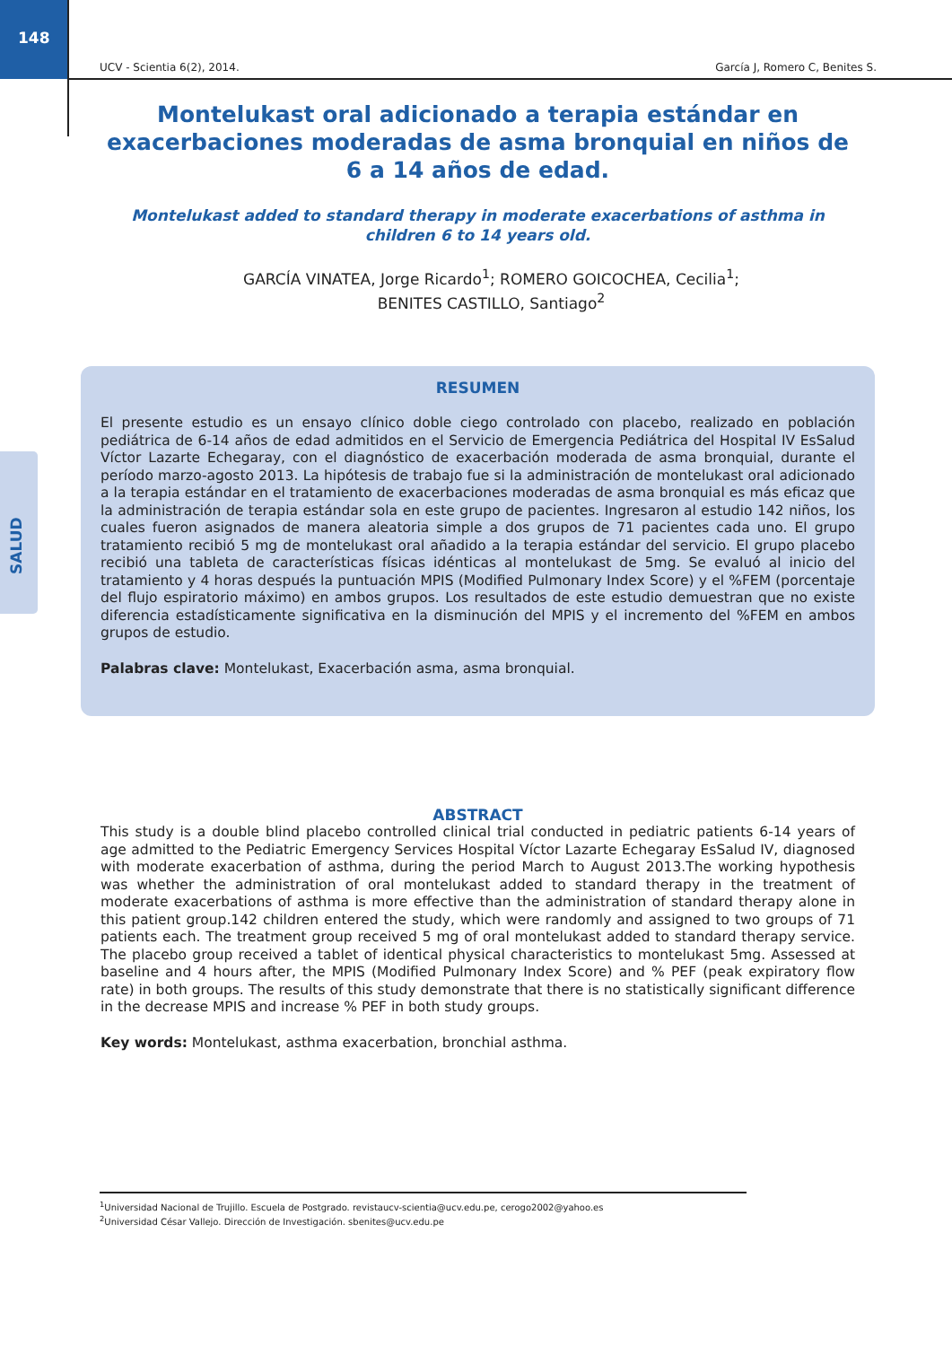148
SALUD
UCV - Scientia 6(2), 2014. García J, Romero C, Benites S.
Montelukast oral adicionado a terapia estándar en exacerbaciones moderadas de asma bronquial en niños de 6 a 14 años de edad.
Montelukast added to standard therapy in moderate exacerbations of asthma in children 6 to 14 years old.
GARCÍA VINATEA, Jorge Ricardo<sup>1</sup>; ROMERO GOICOCHEA, Cecilia<sup>1</sup>;
BENITES CASTILLO, Santiago<sup>2</sup>
RESUMEN
El presente estudio es un ensayo clínico doble ciego controlado con placebo, realizado en población pediátrica de 6-14 años de edad admitidos en el Servicio de Emergencia Pediátrica del Hospital IV EsSalud Víctor Lazarte Echegaray, con el diagnóstico de exacerbación moderada de asma bronquial, durante el período marzo-agosto 2013. La hipótesis de trabajo fue si la administración de montelukast oral adicionado a la terapia estándar en el tratamiento de exacerbaciones moderadas de asma bronquial es más eficaz que la administración de terapia estándar sola en este grupo de pacientes. Ingresaron al estudio 142 niños, los cuales fueron asignados de manera aleatoria simple a dos grupos de 71 pacientes cada uno. El grupo tratamiento recibió 5 mg de montelukast oral añadido a la terapia estándar del servicio. El grupo placebo recibió una tableta de características físicas idénticas al montelukast de 5mg. Se evaluó al inicio del tratamiento y 4 horas después la puntuación MPIS (Modified Pulmonary Index Score) y el %FEM (porcentaje del flujo espiratorio máximo) en ambos grupos. Los resultados de este estudio demuestran que no existe diferencia estadísticamente significativa en la disminución del MPIS y el incremento del %FEM en ambos grupos de estudio.
Palabras clave: Montelukast, Exacerbación asma, asma bronquial.
ABSTRACT
This study is a double blind placebo controlled clinical trial conducted in pediatric patients 6-14 years of age admitted to the Pediatric Emergency Services Hospital Víctor Lazarte Echegaray EsSalud IV, diagnosed with moderate exacerbation of asthma, during the period March to August 2013.The working hypothesis was whether the administration of oral montelukast added to standard therapy in the treatment of moderate exacerbations of asthma is more effective than the administration of standard therapy alone in this patient group.142 children entered the study, which were randomly and assigned to two groups of 71 patients each. The treatment group received 5 mg of oral montelukast added to standard therapy service. The placebo group received a tablet of identical physical characteristics to montelukast 5mg. Assessed at baseline and 4 hours after, the MPIS (Modified Pulmonary Index Score) and % PEF (peak expiratory flow rate) in both groups. The results of this study demonstrate that there is no statistically significant difference in the decrease MPIS and increase % PEF in both study groups.
Key words: Montelukast, asthma exacerbation, bronchial asthma.
<sup>1</sup> Universidad Nacional de Trujillo. Escuela de Postgrado. revistaucv-scientia@ucv.edu.pe, cerogo2002@yahoo.es
<sup>2</sup> Universidad César Vallejo. Dirección de Investigación. sbenites@ucv.edu.pe